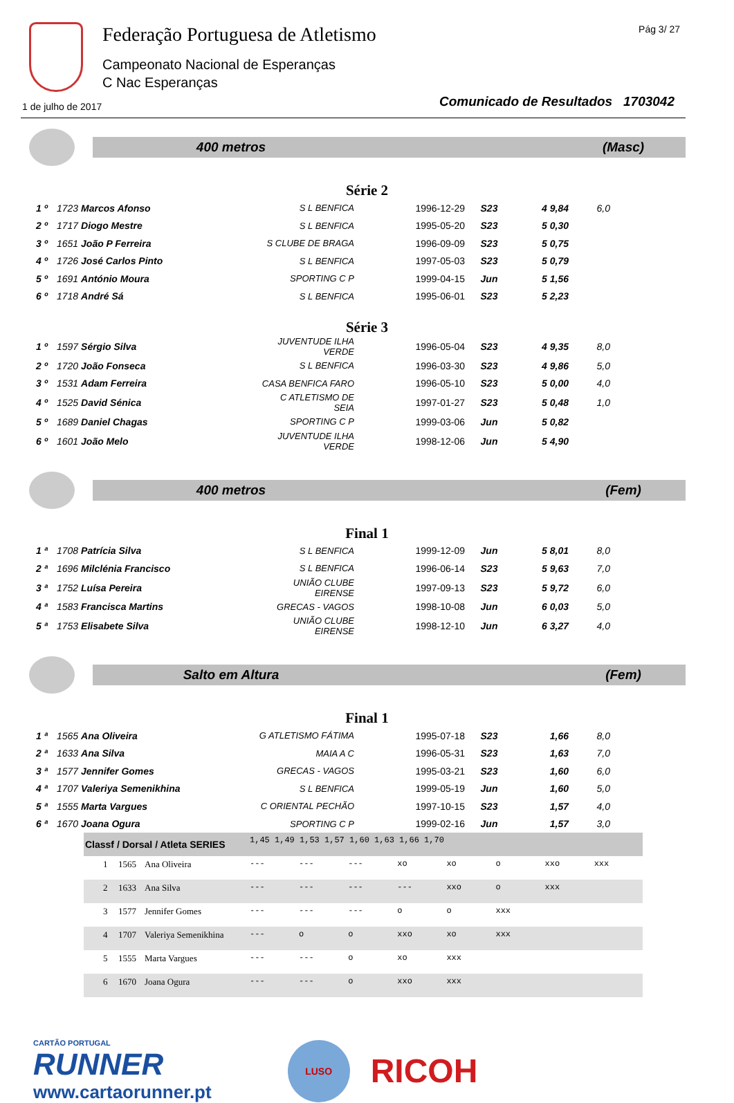Federação Portuguesa de Atletismo
Campeonato Nacional de Esperanças
C Nac Esperanças
Pág 3/ 27
1 de julho de 2017
Comunicado de Resultados 1703042
400 metros (Masc)
Série 2
| 1 º | 1723 Marcos Afonso | S L BENFICA | 1996-12-29 | S23 | 4 9,84 | 6,0 |
| 2 º | 1717 Diogo Mestre | S L BENFICA | 1995-05-20 | S23 | 5 0,30 | |
| 3 º | 1651 João P Ferreira | S CLUBE DE BRAGA | 1996-09-09 | S23 | 5 0,75 | |
| 4 º | 1726 José Carlos Pinto | S L BENFICA | 1997-05-03 | S23 | 5 0,79 | |
| 5 º | 1691 António Moura | SPORTING C P | 1999-04-15 | Jun | 5 1,56 | |
| 6 º | 1718 André Sá | S L BENFICA | 1995-06-01 | S23 | 5 2,23 | |
Série 3
| 1 º | 1597 Sérgio Silva | JUVENTUDE ILHA VERDE | 1996-05-04 | S23 | 4 9,35 | 8,0 |
| 2 º | 1720 João Fonseca | S L BENFICA | 1996-03-30 | S23 | 4 9,86 | 5,0 |
| 3 º | 1531 Adam Ferreira | CASA BENFICA FARO | 1996-05-10 | S23 | 5 0,00 | 4,0 |
| 4 º | 1525 David Sénica | C ATLETISMO DE SEIA | 1997-01-27 | S23 | 5 0,48 | 1,0 |
| 5 º | 1689 Daniel Chagas | SPORTING C P | 1999-03-06 | Jun | 5 0,82 | |
| 6 º | 1601 João Melo | JUVENTUDE ILHA VERDE | 1998-12-06 | Jun | 5 4,90 | |
400 metros (Fem)
Final 1
| 1 ª | 1708 Patrícia Silva | S L BENFICA | 1999-12-09 | Jun | 5 8,01 | 8,0 |
| 2 ª | 1696 Milclénia Francisco | S L BENFICA | 1996-06-14 | S23 | 5 9,63 | 7,0 |
| 3 ª | 1752 Luísa Pereira | UNIÃO CLUBE EIRENSE | 1997-09-13 | S23 | 5 9,72 | 6,0 |
| 4 ª | 1583 Francisca Martins | GRECAS - VAGOS | 1998-10-08 | Jun | 6 0,03 | 5,0 |
| 5 ª | 1753 Elisabete Silva | UNIÃO CLUBE EIRENSE | 1998-12-10 | Jun | 6 3,27 | 4,0 |
Salto em Altura (Fem)
Final 1
| 1 ª | 1565 Ana Oliveira | G ATLETISMO FÁTIMA | 1995-07-18 | S23 | 1,66 | 8,0 |
| 2 ª | 1633 Ana Silva | MAIA A C | 1996-05-31 | S23 | 1,63 | 7,0 |
| 3 ª | 1577 Jennifer Gomes | GRECAS - VAGOS | 1995-03-21 | S23 | 1,60 | 6,0 |
| 4 ª | 1707 Valeriya Semenikhina | S L BENFICA | 1999-05-19 | Jun | 1,60 | 5,0 |
| 5 ª | 1555 Marta Vargues | C ORIENTAL PECHÃO | 1997-10-15 | S23 | 1,57 | 4,0 |
| 6 ª | 1670 Joana Ogura | SPORTING C P | 1999-02-16 | Jun | 1,57 | 3,0 |
| Classf / Dorsal / Atleta SERIES | | | 1,45 1,49 1,53 1,57 1,60 1,63 1,66 1,70 | | | | | | | |
| 1 | 1565 | Ana Oliveira | --- | --- | --- | xo | xo | o | xxo | xxx |
| 2 | 1633 | Ana Silva | --- | --- | --- | --- | xxo | o | xxx | |
| 3 | 1577 | Jennifer Gomes | --- | --- | --- | o | o | xxx | | |
| 4 | 1707 | Valeriya Semenikhina | --- | o | o | xxo | xo | xxx | | |
| 5 | 1555 | Marta Vargues | --- | --- | o | xo | xxx | | | |
| 6 | 1670 | Joana Ogura | --- | --- | o | xxo | xxx | | | |
CARTÃO PORTUGAL
RUNNER
www.cartaorunner.pt
LUSO
RICOH